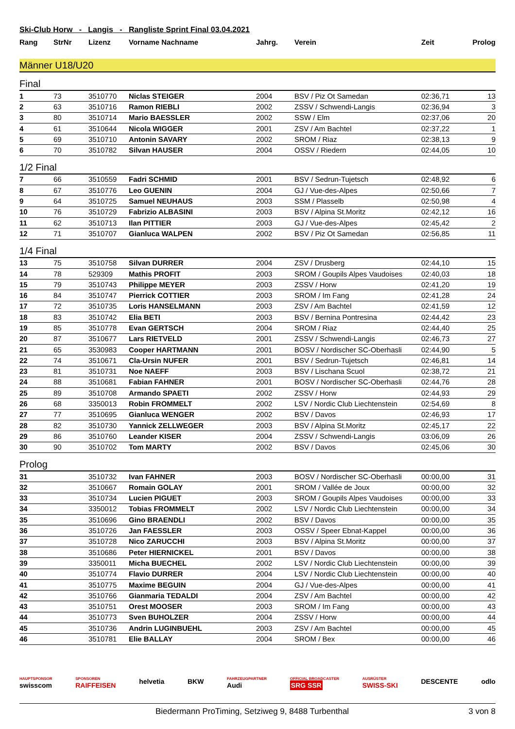Ski-Club Horw - Langis - Rangliste Sprint Final 03.04.2021
| Rang | StrNr | Lizenz | Vorname Nachname | Jahrg. | Verein | Zeit | Prolog |
| --- | --- | --- | --- | --- | --- | --- | --- |
Männer U18/U20
Final
| 1 | 73 | 3510770 | Niclas STEIGER | 2004 | BSV / Piz Ot Samedan | 02:36,71 | 13 |
| 2 | 63 | 3510716 | Ramon RIEBLI | 2002 | ZSSV / Schwendi-Langis | 02:36,94 | 3 |
| 3 | 80 | 3510714 | Mario BAESSLER | 2002 | SSW / Elm | 02:37,06 | 20 |
| 4 | 61 | 3510644 | Nicola WIGGER | 2001 | ZSV / Am Bachtel | 02:37,22 | 1 |
| 5 | 69 | 3510710 | Antonin SAVARY | 2002 | SROM / Riaz | 02:38,13 | 9 |
| 6 | 70 | 3510782 | Silvan HAUSER | 2004 | OSSV / Riedern | 02:44,05 | 10 |
1/2 Final
| 7 | 66 | 3510559 | Fadri SCHMID | 2001 | BSV / Sedrun-Tujetsch | 02:48,92 | 6 |
| 8 | 67 | 3510776 | Leo GUENIN | 2004 | GJ / Vue-des-Alpes | 02:50,66 | 7 |
| 9 | 64 | 3510725 | Samuel NEUHAUS | 2003 | SSM / Plasselb | 02:50,98 | 4 |
| 10 | 76 | 3510729 | Fabrizio ALBASINI | 2003 | BSV / Alpina St.Moritz | 02:42,12 | 16 |
| 11 | 62 | 3510713 | Ilan PITTIER | 2003 | GJ / Vue-des-Alpes | 02:45,42 | 2 |
| 12 | 71 | 3510707 | Gianluca WALPEN | 2002 | BSV / Piz Ot Samedan | 02:56,85 | 11 |
1/4 Final
| 13 | 75 | 3510758 | Silvan DURRER | 2004 | ZSV / Drusberg | 02:44,10 | 15 |
| 14 | 78 | 529309 | Mathis PROFIT | 2003 | SROM / Goupils Alpes Vaudoises | 02:40,03 | 18 |
| 15 | 79 | 3510743 | Philippe MEYER | 2003 | ZSSV / Horw | 02:41,20 | 19 |
| 16 | 84 | 3510747 | Pierrick COTTIER | 2003 | SROM / Im Fang | 02:41,28 | 24 |
| 17 | 72 | 3510735 | Loris HANSELMANN | 2003 | ZSV / Am Bachtel | 02:41,59 | 12 |
| 18 | 83 | 3510742 | Elia BETI | 2003 | BSV / Bernina Pontresina | 02:44,42 | 23 |
| 19 | 85 | 3510778 | Evan GERTSCH | 2004 | SROM / Riaz | 02:44,40 | 25 |
| 20 | 87 | 3510677 | Lars RIETVELD | 2001 | ZSSV / Schwendi-Langis | 02:46,73 | 27 |
| 21 | 65 | 3530983 | Cooper HARTMANN | 2001 | BOSV / Nordischer SC-Oberhasli | 02:44,90 | 5 |
| 22 | 74 | 3510671 | Cla-Ursin NUFER | 2001 | BSV / Sedrun-Tujetsch | 02:46,81 | 14 |
| 23 | 81 | 3510731 | Noe NAEFF | 2003 | BSV / Lischana Scuol | 02:38,72 | 21 |
| 24 | 88 | 3510681 | Fabian FAHNER | 2001 | BOSV / Nordischer SC-Oberhasli | 02:44,76 | 28 |
| 25 | 89 | 3510708 | Armando SPAETI | 2002 | ZSSV / Horw | 02:44,93 | 29 |
| 26 | 68 | 3350013 | Robin FROMMELT | 2002 | LSV / Nordic Club Liechtenstein | 02:54,69 | 8 |
| 27 | 77 | 3510695 | Gianluca WENGER | 2002 | BSV / Davos | 02:46,93 | 17 |
| 28 | 82 | 3510730 | Yannick ZELLWEGER | 2003 | BSV / Alpina St.Moritz | 02:45,17 | 22 |
| 29 | 86 | 3510760 | Leander KISER | 2004 | ZSSV / Schwendi-Langis | 03:06,09 | 26 |
| 30 | 90 | 3510702 | Tom MARTY | 2002 | BSV / Davos | 02:45,06 | 30 |
Prolog
| 31 | | 3510732 | Ivan FAHNER | 2003 | BOSV / Nordischer SC-Oberhasli | 00:00,00 | 31 |
| 32 | | 3510667 | Romain GOLAY | 2001 | SROM / Vallée de Joux | 00:00,00 | 32 |
| 33 | | 3510734 | Lucien PIGUET | 2003 | SROM / Goupils Alpes Vaudoises | 00:00,00 | 33 |
| 34 | | 3350012 | Tobias FROMMELT | 2002 | LSV / Nordic Club Liechtenstein | 00:00,00 | 34 |
| 35 | | 3510696 | Gino BRAENDLI | 2002 | BSV / Davos | 00:00,00 | 35 |
| 36 | | 3510726 | Jan FAESSLER | 2003 | OSSV / Speer Ebnat-Kappel | 00:00,00 | 36 |
| 37 | | 3510728 | Nico ZARUCCHI | 2003 | BSV / Alpina St.Moritz | 00:00,00 | 37 |
| 38 | | 3510686 | Peter HIERNICKEL | 2001 | BSV / Davos | 00:00,00 | 38 |
| 39 | | 3350011 | Micha BUECHEL | 2002 | LSV / Nordic Club Liechtenstein | 00:00,00 | 39 |
| 40 | | 3510774 | Flavio DURRER | 2004 | LSV / Nordic Club Liechtenstein | 00:00,00 | 40 |
| 41 | | 3510775 | Maxime BEGUIN | 2004 | GJ / Vue-des-Alpes | 00:00,00 | 41 |
| 42 | | 3510766 | Gianmaria TEDALDI | 2004 | ZSV / Am Bachtel | 00:00,00 | 42 |
| 43 | | 3510751 | Orest MOOSER | 2003 | SROM / Im Fang | 00:00,00 | 43 |
| 44 | | 3510773 | Sven BUHOLZER | 2004 | ZSSV / Horw | 00:00,00 | 44 |
| 45 | | 3510736 | Andrin LUGINBUEHL | 2003 | ZSV / Am Bachtel | 00:00,00 | 45 |
| 46 | | 3510781 | Elie BALLAY | 2004 | SROM / Bex | 00:00,00 | 46 |
HAUPTSPONSOR
swisscom SPONSOREN
RAIFFEISEN helvetia BKW FAHRZEUGPARTNER
Audi OFFICIAL BROADCASTER
SRG SSR AUSRÜSTER
SWISS-SKI DESCENTE odlo
Biedermann ProTiming, Setziweg 9, 8488 Turbenthal 3 von 8